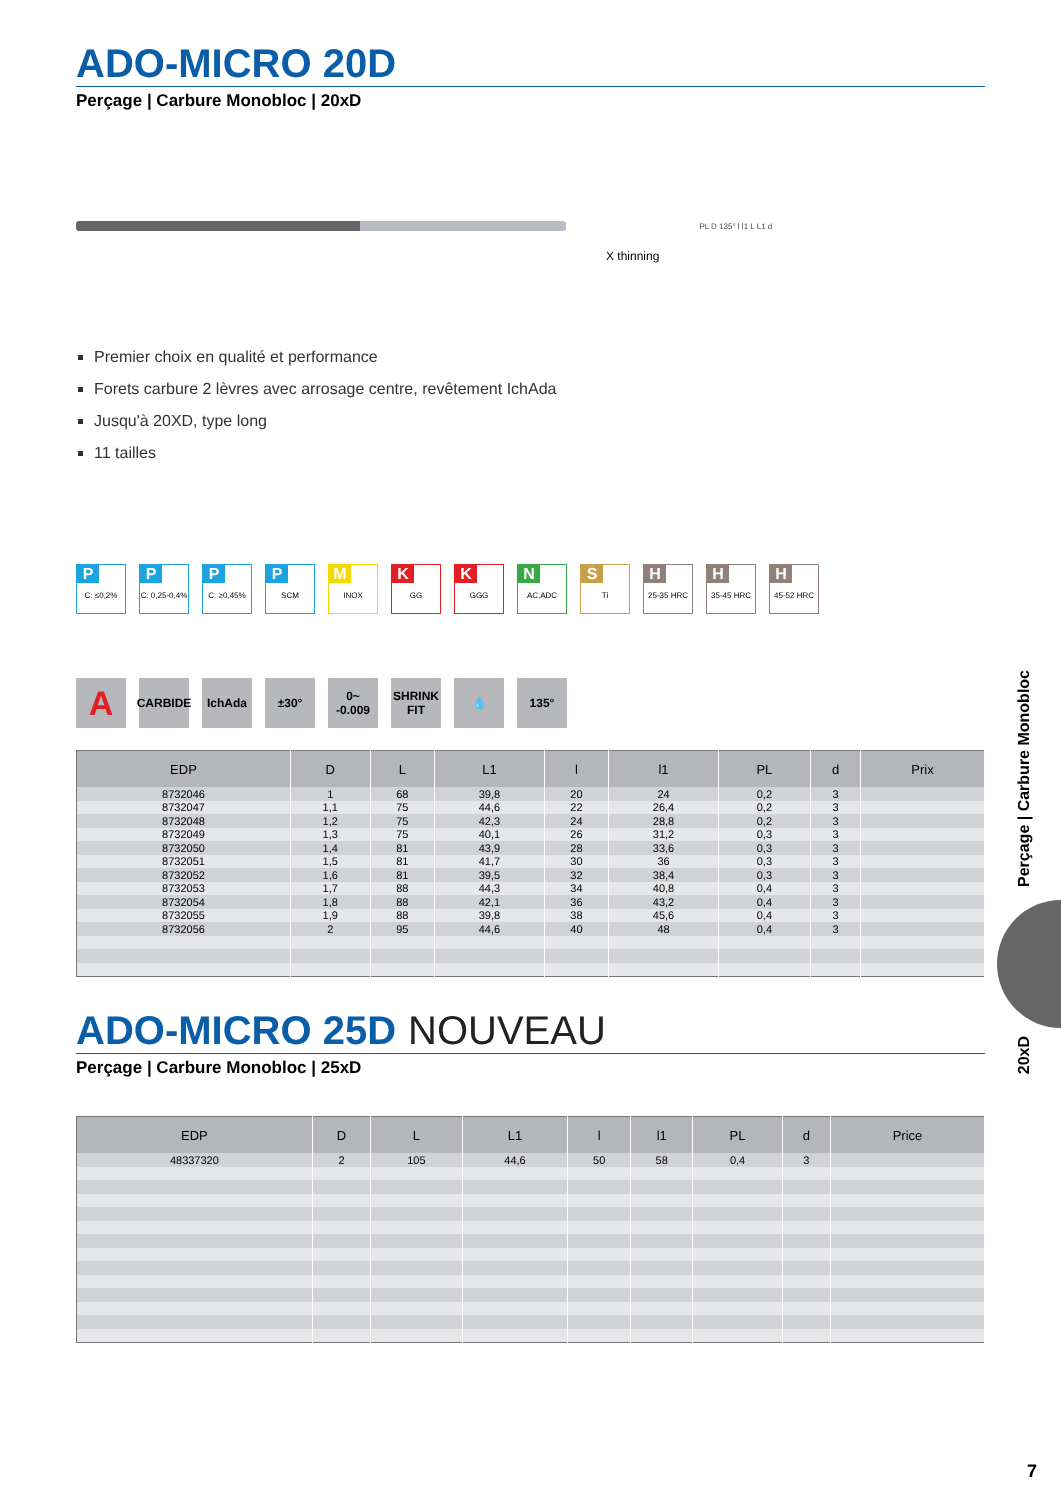ADO-MICRO 20D
Perçage | Carbure Monobloc | 20xD
X thinning
PL D 135° l l1 L L1 d
Premier choix en qualité et performance
Forets carbure 2 lèvres avec arrosage centre, revêtement IchAda
Jusqu'à 20XD, type long
11 tailles
P
C: ≤0,2%
P
C: 0,25-0,4%
P
C: ≥0,45%
P
SCM
M
INOX
K
GG
K
GGG
N
AC,ADC
S
Ti
H
25-35 HRC
H
35-45 HRC
H
45-52 HRC
A
CARBIDE
IchAda ±30° 0~ -0.009
SHRINK FIT
💧 135°
| EDP | D | L | L1 | l | l1 | PL | d | Prix |
| --- | --- | --- | --- | --- | --- | --- | --- | --- |
| 8732046 | 1 | 68 | 39,8 | 20 | 24 | 0,2 | 3 | |
| 8732047 | 1,1 | 75 | 44,6 | 22 | 26,4 | 0,2 | 3 | |
| 8732048 | 1,2 | 75 | 42,3 | 24 | 28,8 | 0,2 | 3 | |
| 8732049 | 1,3 | 75 | 40,1 | 26 | 31,2 | 0,3 | 3 | |
| 8732050 | 1,4 | 81 | 43,9 | 28 | 33,6 | 0,3 | 3 | |
| 8732051 | 1,5 | 81 | 41,7 | 30 | 36 | 0,3 | 3 | |
| 8732052 | 1,6 | 81 | 39,5 | 32 | 38,4 | 0,3 | 3 | |
| 8732053 | 1,7 | 88 | 44,3 | 34 | 40,8 | 0,4 | 3 | |
| 8732054 | 1,8 | 88 | 42,1 | 36 | 43,2 | 0,4 | 3 | |
| 8732055 | 1,9 | 88 | 39,8 | 38 | 45,6 | 0,4 | 3 | |
| 8732056 | 2 | 95 | 44,6 | 40 | 48 | 0,4 | 3 | |
ADO-MICRO 25D NOUVEAU
Perçage | Carbure Monobloc | 25xD
| EDP | D | L | L1 | l | l1 | PL | d | Price |
| --- | --- | --- | --- | --- | --- | --- | --- | --- |
| 48337320 | 2 | 105 | 44,6 | 50 | 58 | 0,4 | 3 | |
Perçage | Carbure Monobloc
20xD
7